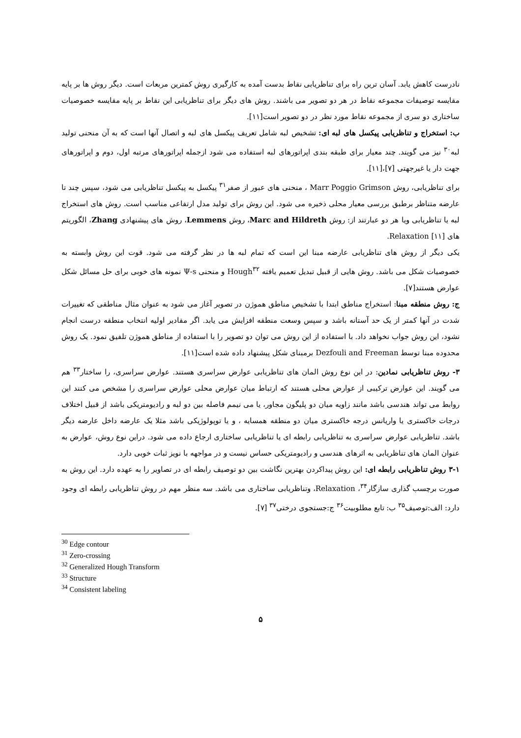نادرست کاهش یابد. آسان ترین راه برای تناظریابی نقاط بدست آمده به کارگیری روش کمترین مربعات است. دیگر روش ها بر پایه مقایسه توصیفات مجموعه نقاط در هر دو تصویر می باشند. روش های دیگر برای تناظریابی این نقاط بر پایه مقایسه خصوصیات ساختاری دو سری از مجموعه نقاط مورد نظر در دو تصویر است[۱۱].
ب: استخراج و تناظریابی پیکسل های لبه ای: تشخیص لبه شامل تعریف پیکسل های لبه و اتصال آنها است که به آن منحنی تولید لبه<sup>۳۰</sup> نیز می گویند. چند معیار برای طبقه بندی اپراتورهای لبه استفاده می شود ازجمله اپراتورهای مرتبه اول، دوم و اپراتورهای جهت دار یا غیرجهتی [۷]،[۱۱].
برای تناظریابی، روش Marr Poggio Grimson ، منحنی های عبور از صفر<sup>۳۱</sup> پیکسل به پیکسل تناظریابی می شود، سپس چند تا عارضه متناظر برطبق بررسی معیار محلی ذخیره می شود. این روش برای تولید مدل ارتفاعی مناسب است. روش های استخراج لبه یا تناظریابی ویا هر دو عبارتند از: روش Marc and Hildreth، روش Lemmens، روش های پیشنهادی Zhang، الگوریتم های Relaxation [۱۱].
یکی دیگر از روش های تناظریابی عارضه مبنا این است که تمام لبه ها در نظر گرفته می شود. قوت این روش وابسته به خصوصیات شکل می باشد. روش هایی از قبیل تبدیل تعمیم یافته Hough<sup>۳۲</sup> و منحنی Ψ-s نمونه های خوبی برای حل مسائل شکل عوارض هستند[۷].
ج: روش منطقه مبنا: استخراج مناطق ابتدا با تشخیص مناطق هموژن در تصویر آغاز می شود به عنوان مثال مناطقی که تغییرات شدت در آنها کمتر از یک حد آستانه باشد و سپس وسعت منطقه افزایش می یابد. اگر مقادیر اولیه انتخاب منطقه درست انجام نشود، این روش جواب نخواهد داد. با استفاده از این روش می توان دو تصویر را با استفاده از مناطق هموژن تلفیق نمود. یک روش محدوده مبنا توسط Dezfouli and Freeman برمبنای شکل پیشنهاد داده شده است[۱۱].
۳- روش تناظریابی نمادین: در این نوع روش المان های تناظریابی عوارض سراسری هستند. عوارض سراسری، را ساختار<sup>۳۳</sup> هم می گویند. این عوارض ترکیبی از عوارض محلی هستند که ارتباط میان عوارض محلی عوارض سراسری را مشخص می کنند این روابط می تواند هندسی باشد مانند زاویه میان دو پلیگون مجاور، یا می نیمم فاصله بین دو لبه و رادیومتریکی باشد از قبیل اختلاف درجات خاکستری یا واریانس درجه خاکستری میان دو منطقه همسایه ، و یا توپولوژیکی باشد مثلا یک عارضه داخل عارضه دیگر باشد. تناظریابی عوارض سراسری به تناظریابی رابطه ای یا تناظریابی ساختاری ارجاع داده می شود. دراین نوع روش، عوارض به عنوان المان های تناظریابی به اثرهای هندسی و رادیومتریکی حساس نیست و در مواجهه با نویز ثبات خوبی دارد.
۳-۱ روش تناظریابی رابطه ای: این روش پیداکردن بهترین نگاشت بین دو توصیف رابطه ای در تصاویر را به عهده دارد. این روش به صورت برچسب گذاری سازگار<sup>۳۴</sup>، Relaxation، وتناظریابی ساختاری می باشد. سه منظر مهم در روش تناظریابی رابطه ای وجود دارد: الف:توصیف<sup>۳۵</sup> ب: تابع مطلوبیت<sup>۳۶</sup> ج:جستجوی درختی<sup>۳۷</sup> [۷].
<sup>30</sup> Edge contour
<sup>31</sup> Zero-crossing
<sup>32</sup> Generalized Hough Transform
<sup>33</sup> Structure
<sup>34</sup> Consistent labeling
۵